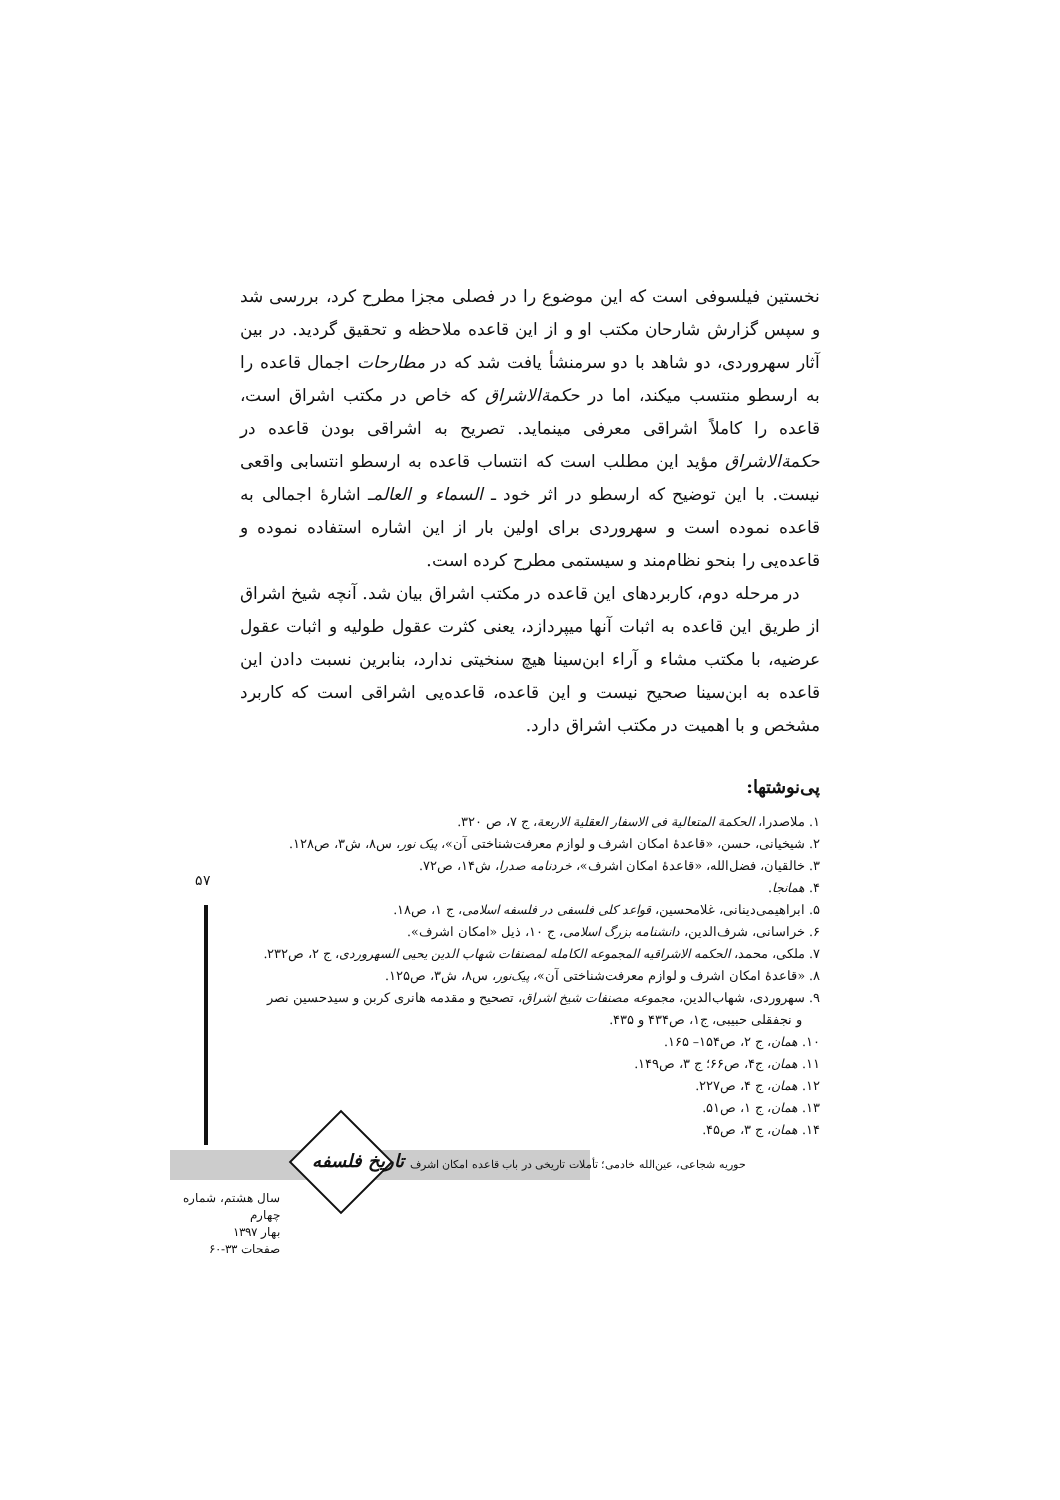نخستین فیلسوفی است که این موضوع را در فصلی مجزا مطرح کرد، بررسی شد و سپس گزارش شارحان مکتب او و از این قاعده ملاحظه و تحقیق گردید. در بین آثار سهروردی، دو شاهد با دو سرمنشأ یافت شد که در مطارحات اجمال قاعده را به ارسطو منتسب میکند، اما در حکمةالاشراق که خاص در مکتب اشراق است، قاعده را کاملاً اشراقی معرفی مینماید. تصریح به اشراقی بودن قاعده در حکمةالاشراق مؤید این مطلب است که انتساب قاعده به ارسطو انتسابی واقعی نیست. با این توضیح که ارسطو در اثر خود ـ السماء و العالمـ اشارهٔ اجمالی به قاعده نموده است و سهروردی برای اولین بار از این اشاره استفاده نموده و قاعده‌یی را بنحو نظام‌مند و سیستمی مطرح کرده است.
در مرحله دوم، کاربردهای این قاعده در مکتب اشراق بیان شد. آنچه شیخ اشراق از طریق این قاعده به اثبات آنها میپردازد، یعنی کثرت عقول طولیه و اثبات عقول عرضیه، با مکتب مشاء و آراء ابن‌سینا هیچ سنخیتی ندارد، بنابرین نسبت دادن این قاعده به ابن‌سینا صحیح نیست و این قاعده، قاعده‌یی اشراقی است که کاربرد مشخص و با اهمیت در مکتب اشراق دارد.
پی‌نوشتها:
۱. ملاصدرا، الحکمة المتعالیة فی الاسفار العقلیة الاربعة، ج ۷، ص ۳۲۰.
۲. شیخیانی، حسن، «قاعدهٔ امکان اشرف و لوازم معرفت‌شناختی آن»، پیک نور، س۸، ش۳، ص۱۲۸.
۳. خالقیان، فضل‌الله، «قاعدهٔ امکان اشرف»، خردنامه صدرا، ش۱۴، ص۷۲.
۴. همانجا.
۵. ابراهیمی‌دینانی، غلامحسین، قواعد کلی فلسفی در فلسفه اسلامی، ج ۱، ص۱۸.
۶. خراسانی، شرف‌الدین، دانشنامه بزرگ اسلامی، ج ۱۰، ذیل «امکان اشرف».
۷. ملکی، محمد، الحکمه الاشراقیه المجموعه الکامله لمصنفات شهاب الدین یحیی السهروردی، ج ۲، ص۲۳۲.
۸. «قاعدهٔ امکان اشرف و لوازم معرفت‌شناختی آن»، پیک‌نور، س۸، ش۳، ص۱۲۵.
۹. سهروردی، شهاب‌الدین، مجموعه مصنفات شیخ اشراق، تصحیح و مقدمه هانری کربن و سیدحسین نصر
و نجفقلی حبیبی، ج۱، ص۴۳۴ و ۴۳۵.
۱۰. همان، ج ۲، ص۱۵۴– ۱۶۵.
۱۱. همان، ج۴، ص۶۶؛ ج ۳، ص۱۴۹.
۱۲. همان، ج ۴، ص۲۲۷.
۱۳. همان، ج ۱، ص۵۱.
۱۴. همان، ج ۳، ص۴۵.
۵۷
تاریخ فلسفه
حوریه شجاعی، عین‌الله خادمی؛ تأملات تاریخی در باب قاعده امکان اشرف
سال هشتم، شماره چهارم
بهار ۱۳۹۷
صفحات ۳۳-۶۰